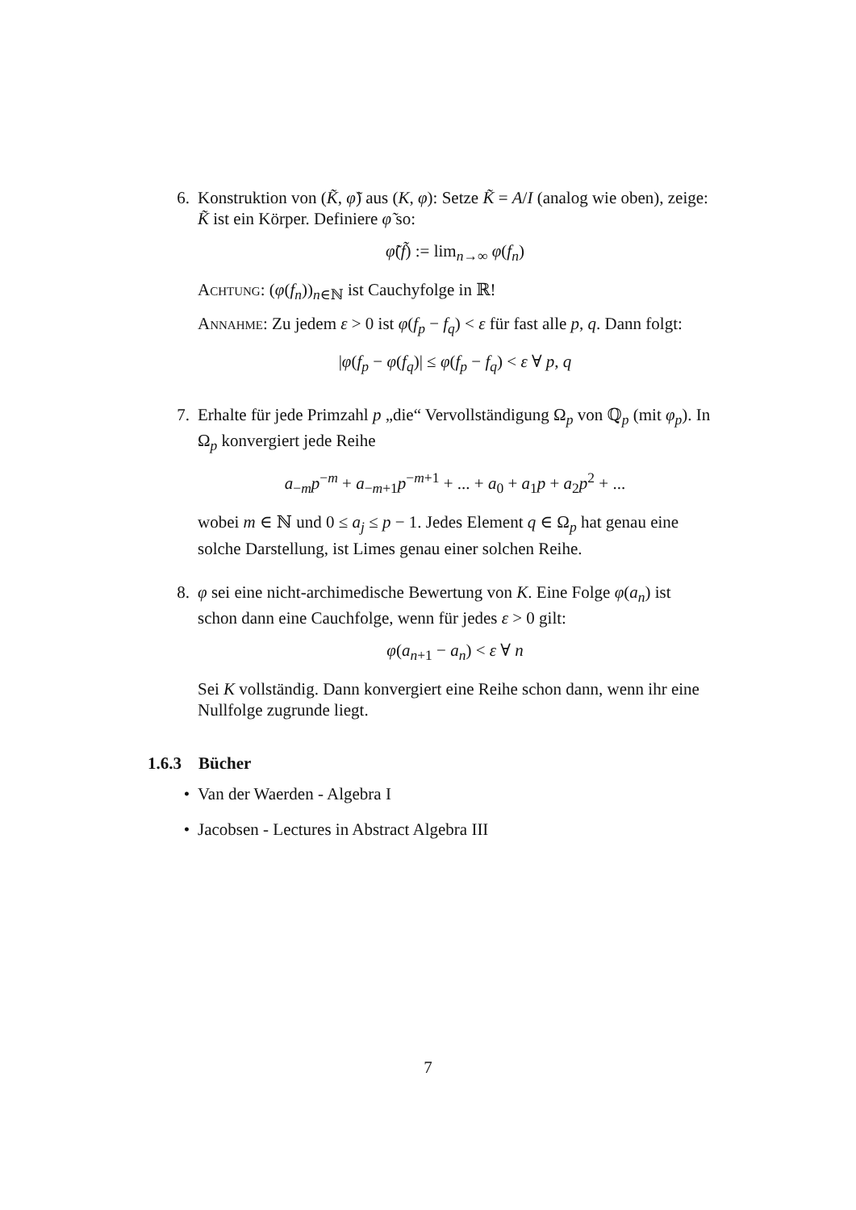6. Konstruktion von (K̃, φ̃) aus (K, φ): Setze K̃ = A/I (analog wie oben), zeige: K̃ ist ein Körper. Definiere φ̃ so:
φ̃(f̃) := lim<sub>n→∞</sub> φ(f<sub>n</sub>)
Achtung: (φ(f<sub>n</sub>))<sub>n∈ℕ</sub> ist Cauchyfolge in ℝ!
Annahme: Zu jedem ε > 0 ist φ(f<sub>p</sub> − f<sub>q</sub>) < ε für fast alle p, q. Dann folgt:
|φ(f<sub>p</sub> − φ(f<sub>q</sub>)| ≤ φ(f<sub>p</sub> − f<sub>q</sub>) < ε ∀ p, q
7. Erhalte für jede Primzahl p „die“ Vervollständigung Ω<sub>p</sub> von ℚ<sub>p</sub> (mit φ<sub>p</sub>). In Ω<sub>p</sub> konvergiert jede Reihe
a<sub>−m</sub>p<sup>−m</sup> + a<sub>−m+1</sub>p<sup>−m+1</sup> + ... + a<sub>0</sub> + a<sub>1</sub>p + a<sub>2</sub>p<sup>2</sup> + ...
wobei m ∈ ℕ und 0 ≤ a<sub>j</sub> ≤ p − 1. Jedes Element q ∈ Ω<sub>p</sub> hat genau eine solche Darstellung, ist Limes genau einer solchen Reihe.
8. φ sei eine nicht-archimedische Bewertung von K. Eine Folge φ(a<sub>n</sub>) ist schon dann eine Cauchfolge, wenn für jedes ε > 0 gilt:
φ(a<sub>n+1</sub> − a<sub>n</sub>) < ε ∀ n
Sei K vollständig. Dann konvergiert eine Reihe schon dann, wenn ihr eine Nullfolge zugrunde liegt.
1.6.3 Bücher
• Van der Waerden - Algebra I
• Jacobsen - Lectures in Abstract Algebra III
7